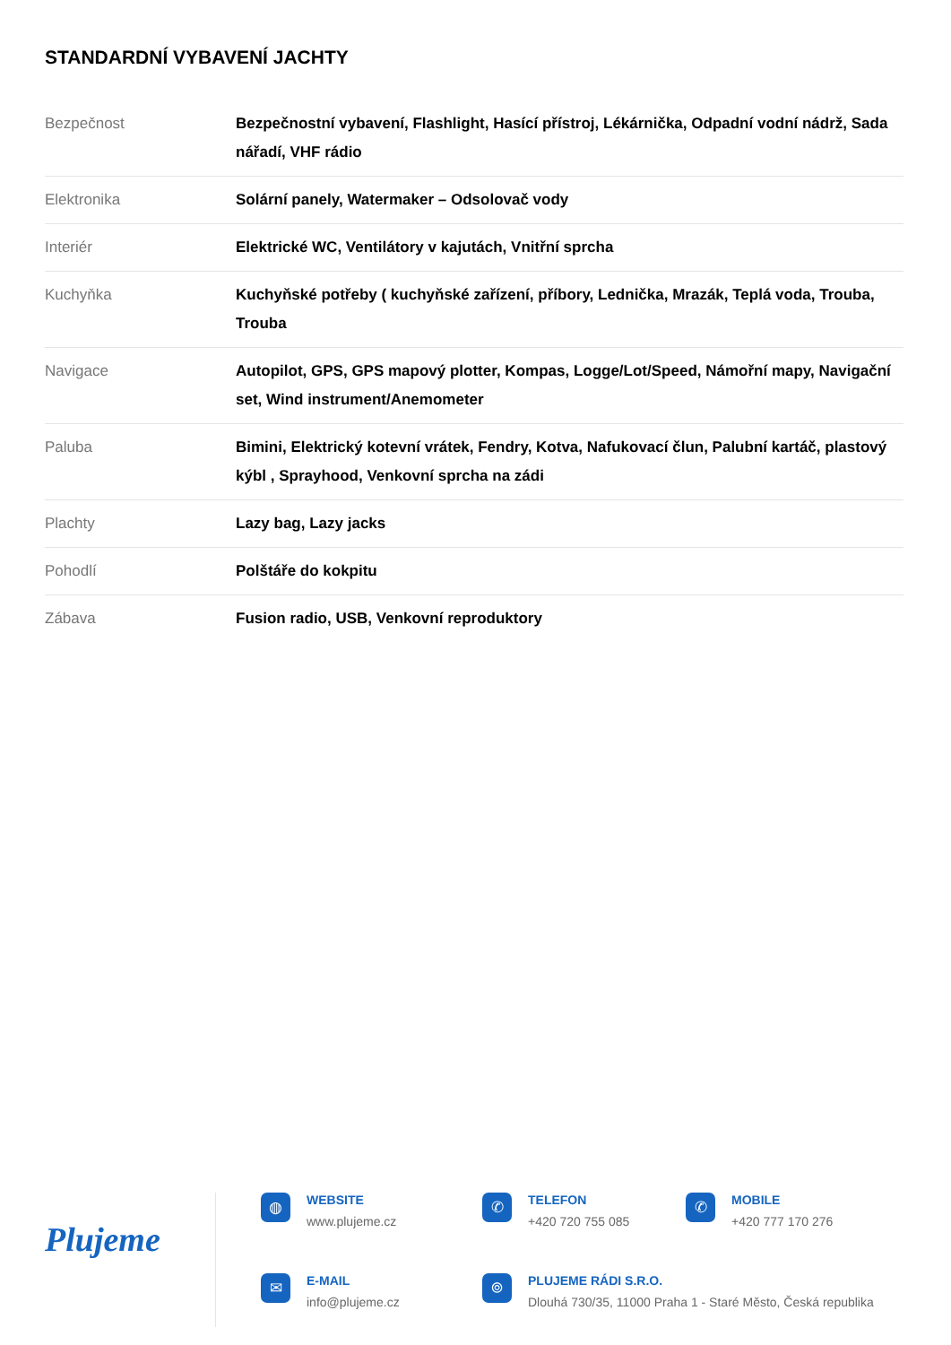STANDARDNÍ VYBAVENÍ JACHTY
| Bezpečnost | Bezpečnostní vybavení, Flashlight, Hasící přístroj, Lékárnička, Odpadní vodní nádrž, Sada nářadí, VHF rádio |
| Elektronika | Solární panely, Watermaker – Odsolovač vody |
| Interiér | Elektrické WC, Ventilátory v kajutách, Vnitřní sprcha |
| Kuchyňka | Kuchyňské potřeby ( kuchyňské zařízení, příbory, Lednička, Mrazák, Teplá voda, Trouba, Trouba |
| Navigace | Autopilot, GPS, GPS mapový plotter, Kompas, Logge/Lot/Speed, Námořní mapy, Navigační set, Wind instrument/Anemometer |
| Paluba | Bimini, Elektrický kotevní vrátek, Fendry, Kotva, Nafukovací člun, Palubní kartáč, plastový kýbl , Sprayhood, Venkovní sprcha na zádi |
| Plachty | Lazy bag, Lazy jacks |
| Pohodlí | Polštáře do kokpitu |
| Zábava | Fusion radio, USB, Venkovní reproduktory |
Plujeme
◍
WEBSITE
www.plujeme.cz
✆
TELEFON
+420 720 755 085
✆
MOBILE
+420 777 170 276
✉
E-MAIL
info@plujeme.cz
⌾
PLUJEME RÁDI S.R.O.
Dlouhá 730/35, 11000 Praha 1 - Staré Město, Česká republika